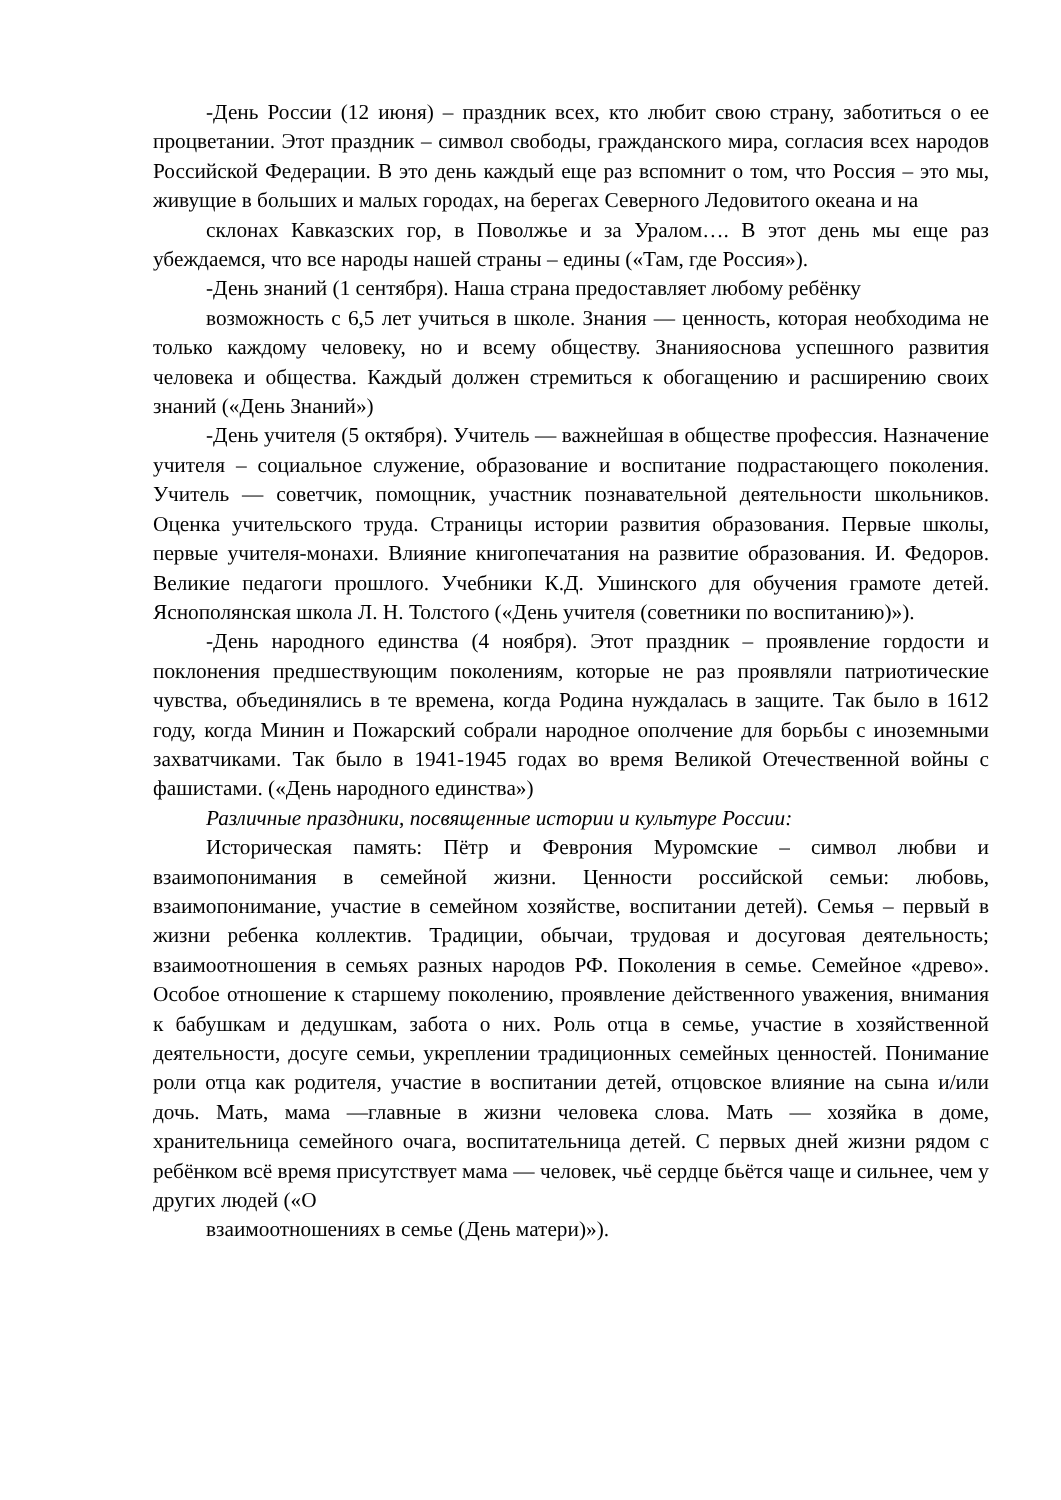-День России (12 июня) – праздник всех, кто любит свою страну, заботиться о ее процветании. Этот праздник – символ свободы, гражданского мира, согласия всех народов Российской Федерации. В это день каждый еще раз вспомнит о том, что Россия – это мы, живущие в больших и малых городах, на берегах Северного Ледовитого океана и на
склонах Кавказских гор, в Поволжье и за Уралом…. В этот день мы еще раз убеждаемся, что все народы нашей страны – едины («Там, где Россия»).
-День знаний (1 сентября). Наша страна предоставляет любому ребёнку
возможность с 6,5 лет учиться в школе. Знания — ценность, которая необходима не только каждому человеку, но и всему обществу. Знанияоснова успешного развития человека и общества. Каждый должен стремиться к обогащению и расширению своих знаний («День Знаний»)
-День учителя (5 октября). Учитель — важнейшая в обществе профессия. Назначение учителя – социальное служение, образование и воспитание подрастающего поколения. Учитель — советчик, помощник, участник познавательной деятельности школьников. Оценка учительского труда. Страницы истории развития образования. Первые школы, первые учителя-монахи. Влияние книгопечатания на развитие образования. И. Федоров. Великие педагоги прошлого. Учебники К.Д. Ушинского для обучения грамоте детей. Яснополянская школа Л. Н. Толстого («День учителя (советники по воспитанию)»).
-День народного единства (4 ноября). Этот праздник – проявление гордости и поклонения предшествующим поколениям, которые не раз проявляли патриотические чувства, объединялись в те времена, когда Родина нуждалась в защите. Так было в 1612 году, когда Минин и Пожарский собрали народное ополчение для борьбы с иноземными захватчиками. Так было в 1941-1945 годах во время Великой Отечественной войны с фашистами. («День народного единства»)
Различные праздники, посвященные истории и культуре России:
Историческая память: Пётр и Феврония Муромские – символ любви и взаимопонимания в семейной жизни. Ценности российской семьи: любовь, взаимопонимание, участие в семейном хозяйстве, воспитании детей). Семья – первый в жизни ребенка коллектив. Традиции, обычаи, трудовая и досуговая деятельность; взаимоотношения в семьях разных народов РФ. Поколения в семье. Семейное «древо». Особое отношение к старшему поколению, проявление действенного уважения, внимания к бабушкам и дедушкам, забота о них. Роль отца в семье, участие в хозяйственной деятельности, досуге семьи, укреплении традиционных семейных ценностей. Понимание роли отца как родителя, участие в воспитании детей, отцовское влияние на сына и/или дочь. Мать, мама —главные в жизни человека слова. Мать — хозяйка в доме, хранительница семейного очага, воспитательница детей. С первых дней жизни рядом с ребёнком всё время присутствует мама — человек, чьё сердце бьётся чаще и сильнее, чем у других людей («О
взаимоотношениях в семье (День матери)»).